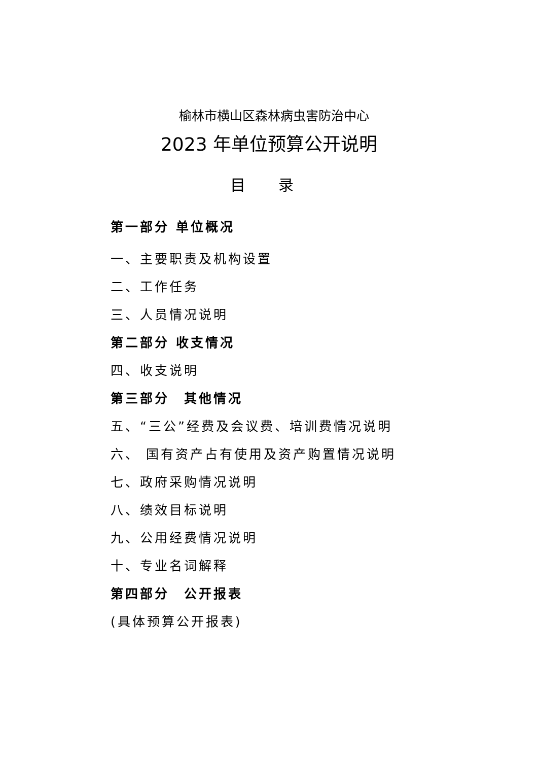榆林市横山区森林病虫害防治中心
2023 年单位预算公开说明
目 录
第一部分 单位概况
一、主要职责及机构设置
二、工作任务
三、人员情况说明
第二部分 收支情况
四、收支说明
第三部分　其他情况
五、“三公”经费及会议费、培训费情况说明
六、 国有资产占有使用及资产购置情况说明
七、政府采购情况说明
八、绩效目标说明
九、公用经费情况说明
十、专业名词解释
第四部分　公开报表
(具体预算公开报表)